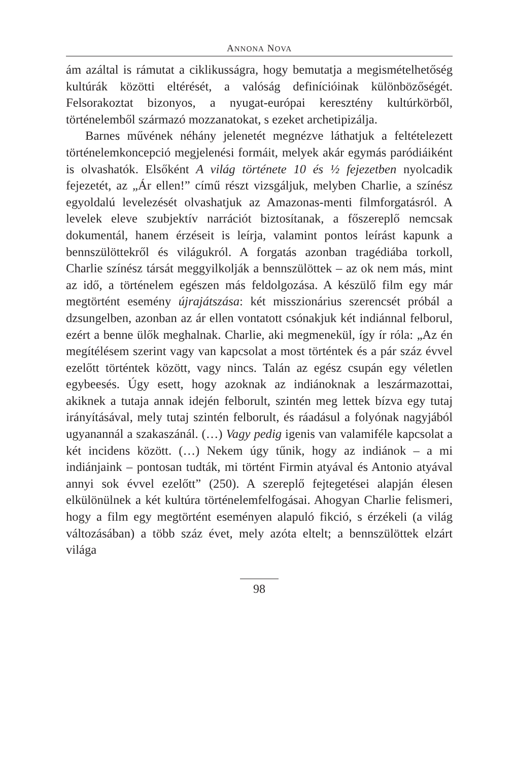ANNONA NOVA
ám azáltal is rámutat a ciklikusságra, hogy bemutatja a megismételhetőség kultúrák közötti eltérését, a valóság definícióinak különbözőségét. Felsorakoztat bizonyos, a nyugat-európai keresztény kultúrkörből, történelemből származó mozzanatokat, s ezeket archetipizálja.
Barnes művének néhány jelenetét megnézve láthatjuk a feltételezett történelemkoncepció megjelenési formáit, melyek akár egymás paródiáiként is olvashatók. Elsőként A világ története 10 és ½ fejezetben nyolcadik fejezetét, az „Ár ellen!” című részt vizsgáljuk, melyben Charlie, a színész egyoldalú levelezését olvashatjuk az Amazonas-menti filmforgatásról. A levelek eleve szubjektív narrációt biztosítanak, a főszereplő nemcsak dokumentál, hanem érzéseit is leírja, valamint pontos leírást kapunk a bennszülöttekről és világukról. A forgatás azonban tragédiába torkoll, Charlie színész társát meggyilkolják a bennszülöttek – az ok nem más, mint az idő, a történelem egészen más feldolgozása. A készülő film egy már megtörtént esemény újrajátszása: két misszionárius szerencsét próbál a dzsungelben, azonban az ár ellen vontatott csónakjuk két indiánnal felborul, ezért a benne ülők meghalnak. Charlie, aki megmenekül, így ír róla: „Az én megítélésem szerint vagy van kapcsolat a most történtek és a pár száz évvel ezelőtt történtek között, vagy nincs. Talán az egész csupán egy véletlen egybeesés. Úgy esett, hogy azoknak az indiánoknak a leszármazottai, akiknek a tutaja annak idején felborult, szintén meg lettek bízva egy tutaj irányításával, mely tutaj szintén felborult, és ráadásul a folyónak nagyjából ugyanannál a szakaszánál. (…) Vagy pedig igenis van valamiféle kapcsolat a két incidens között. (…) Nekem úgy tűnik, hogy az indiánok – a mi indiánjaink – pontosan tudták, mi történt Firmin atyával és Antonio atyával annyi sok évvel ezelőtt” (250). A szereplő fejtegetései alapján élesen elkülönülnek a két kultúra történelemfelfogásai. Ahogyan Charlie felismeri, hogy a film egy megtörtént eseményen alapuló fikció, s érzékeli (a világ változásában) a több száz évet, mely azóta eltelt; a bennszülöttek elzárt világa
98